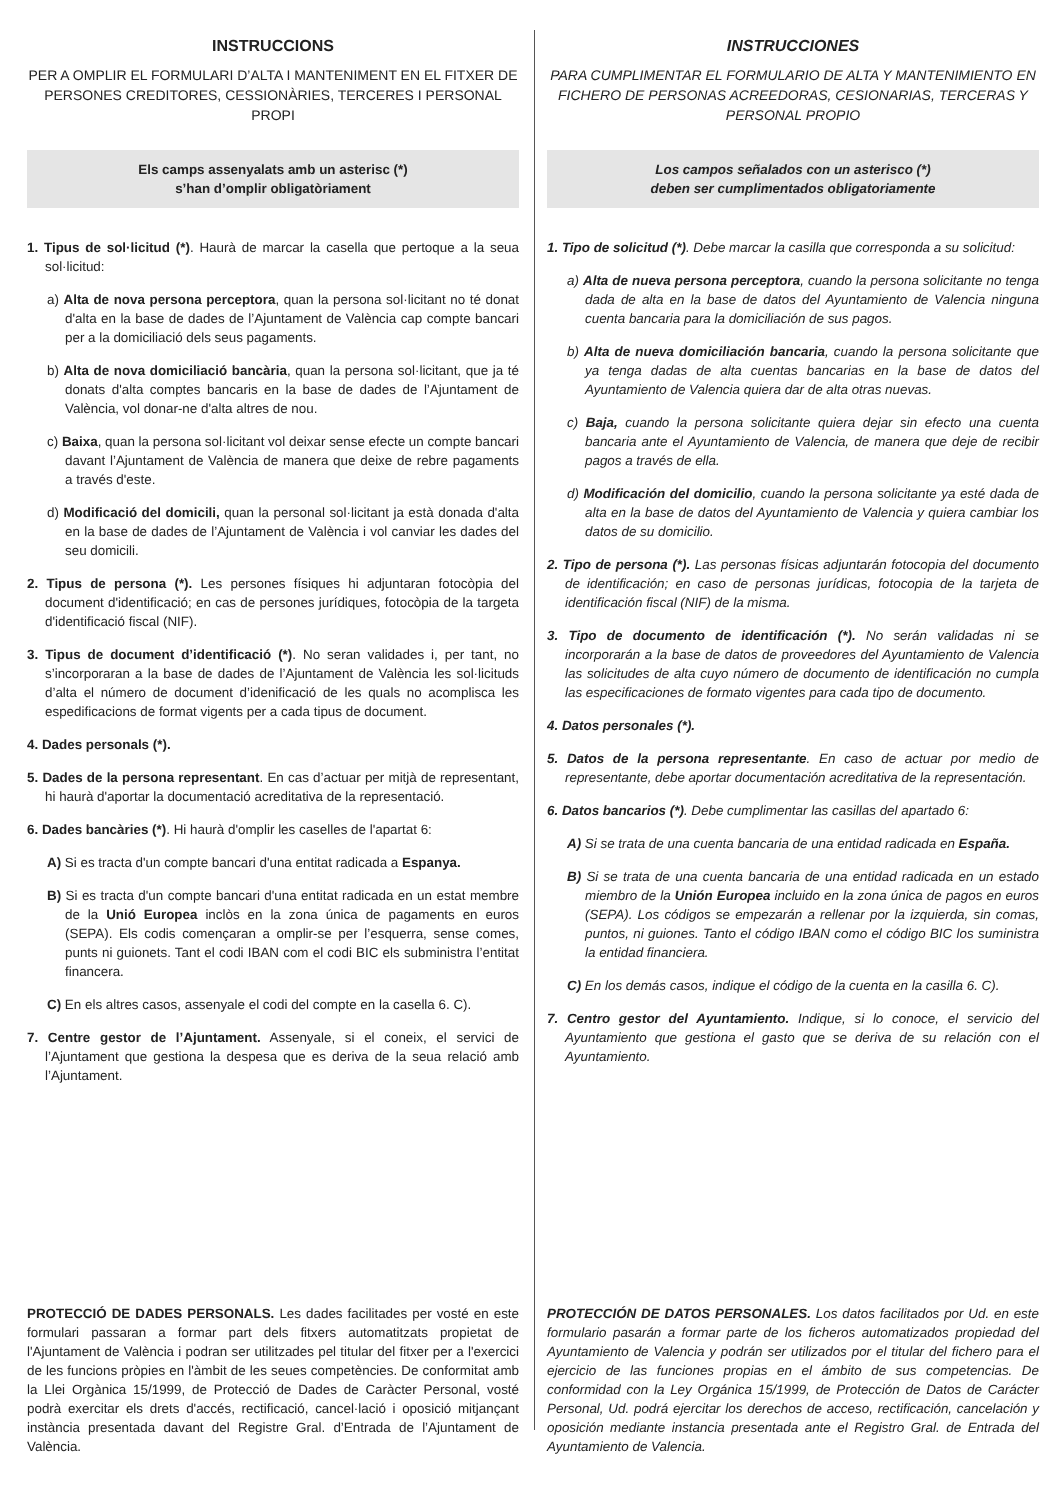INSTRUCCIONS
PER A OMPLIR EL FORMULARI D’ALTA I MANTENIMENT EN EL FITXER DE PERSONES CREDITORES, CESSIONÀRIES, TERCERES I PERSONAL PROPI
Els camps assenyalats amb un asterisc (*)
s’han d’omplir obligatòriament
1. Tipus de sol·licitud (*). Haurà de marcar la casella que pertoque a la seua sol·licitud:
a) Alta de nova persona perceptora, quan la persona sol·licitant no té donat d'alta en la base de dades de l’Ajuntament de València cap compte bancari per a la domiciliació dels seus pagaments.
b) Alta de nova domiciliació bancària, quan la persona sol·licitant, que ja té donats d'alta comptes bancaris en la base de dades de l’Ajuntament de València, vol donar-ne d'alta altres de nou.
c) Baixa, quan la persona sol·licitant vol deixar sense efecte un compte bancari davant l’Ajuntament de València de manera que deixe de rebre pagaments a través d'este.
d) Modificació del domicili, quan la personal sol·licitant ja està donada d'alta en la base de dades de l’Ajuntament de València i vol canviar les dades del seu domicili.
2. Tipus de persona (*). Les persones físiques hi adjuntaran fotocòpia del document d'identificació; en cas de persones jurídiques, fotocòpia de la targeta d'identificació fiscal (NIF).
3. Tipus de document d’identificació (*). No seran validades i, per tant, no s’incorporaran a la base de dades de l’Ajuntament de València les sol·licituds d’alta el número de document d’idenificació de les quals no acomplisca les espedificacions de format vigents per a cada tipus de document.
4. Dades personals (*).
5. Dades de la persona representant. En cas d’actuar per mitjà de representant, hi haurà d'aportar la documentació acreditativa de la representació.
6. Dades bancàries (*). Hi haurà d'omplir les caselles de l'apartat 6:
A) Si es tracta d'un compte bancari d'una entitat radicada a Espanya.
B) Si es tracta d'un compte bancari d'una entitat radicada en un estat membre de la Unió Europea inclòs en la zona única de pagaments en euros (SEPA). Els codis començaran a omplir-se per l’esquerra, sense comes, punts ni guionets. Tant el codi IBAN com el codi BIC els subministra l’entitat financera.
C) En els altres casos, assenyale el codi del compte en la casella 6. C).
7. Centre gestor de l’Ajuntament. Assenyale, si el coneix, el servici de l’Ajuntament que gestiona la despesa que es deriva de la seua relació amb l’Ajuntament.
PROTECCIÓ DE DADES PERSONALS. Les dades facilitades per vosté en este formulari passaran a formar part dels fitxers automatitzats propietat de l'Ajuntament de València i podran ser utilitzades pel titular del fitxer per a l'exercici de les funcions pròpies en l'àmbit de les seues competències. De conformitat amb la Llei Orgànica 15/1999, de Protecció de Dades de Caràcter Personal, vosté podrà exercitar els drets d'accés, rectificació, cancel·lació i oposició mitjançant instància presentada davant del Registre Gral. d’Entrada de l’Ajuntament de València.
INSTRUCCIONES
PARA CUMPLIMENTAR EL FORMULARIO DE ALTA Y MANTENIMIENTO EN FICHERO DE PERSONAS ACREEDORAS, CESIONARIAS, TERCERAS Y PERSONAL PROPIO
Los campos señalados con un asterisco (*)
deben ser cumplimentados obligatoriamente
1. Tipo de solicitud (*). Debe marcar la casilla que corresponda a su solicitud:
a) Alta de nueva persona perceptora, cuando la persona solicitante no tenga dada de alta en la base de datos del Ayuntamiento de Valencia ninguna cuenta bancaria para la domiciliación de sus pagos.
b) Alta de nueva domiciliación bancaria, cuando la persona solicitante que ya tenga dadas de alta cuentas bancarias en la base de datos del Ayuntamiento de Valencia quiera dar de alta otras nuevas.
c) Baja, cuando la persona solicitante quiera dejar sin efecto una cuenta bancaria ante el Ayuntamiento de Valencia, de manera que deje de recibir pagos a través de ella.
d) Modificación del domicilio, cuando la persona solicitante ya esté dada de alta en la base de datos del Ayuntamiento de Valencia y quiera cambiar los datos de su domicilio.
2. Tipo de persona (*). Las personas físicas adjuntarán fotocopia del documento de identificación; en caso de personas jurídicas, fotocopia de la tarjeta de identificación fiscal (NIF) de la misma.
3. Tipo de documento de identificación (*). No serán validadas ni se incorporarán a la base de datos de proveedores del Ayuntamiento de Valencia las solicitudes de alta cuyo número de documento de identificación no cumpla las especificaciones de formato vigentes para cada tipo de documento.
4. Datos personales (*).
5. Datos de la persona representante. En caso de actuar por medio de representante, debe aportar documentación acreditativa de la representación.
6. Datos bancarios (*). Debe cumplimentar las casillas del apartado 6:
A) Si se trata de una cuenta bancaria de una entidad radicada en España.
B) Si se trata de una cuenta bancaria de una entidad radicada en un estado miembro de la Unión Europea incluido en la zona única de pagos en euros (SEPA). Los códigos se empezarán a rellenar por la izquierda, sin comas, puntos, ni guiones. Tanto el código IBAN como el código BIC los suministra la entidad financiera.
C) En los demás casos, indique el código de la cuenta en la casilla 6. C).
7. Centro gestor del Ayuntamiento. Indique, si lo conoce, el servicio del Ayuntamiento que gestiona el gasto que se deriva de su relación con el Ayuntamiento.
PROTECCIÓN DE DATOS PERSONALES. Los datos facilitados por Ud. en este formulario pasarán a formar parte de los ficheros automatizados propiedad del Ayuntamiento de Valencia y podrán ser utilizados por el titular del fichero para el ejercicio de las funciones propias en el ámbito de sus competencias. De conformidad con la Ley Orgánica 15/1999, de Protección de Datos de Carácter Personal, Ud. podrá ejercitar los derechos de acceso, rectificación, cancelación y oposición mediante instancia presentada ante el Registro Gral. de Entrada del Ayuntamiento de Valencia.